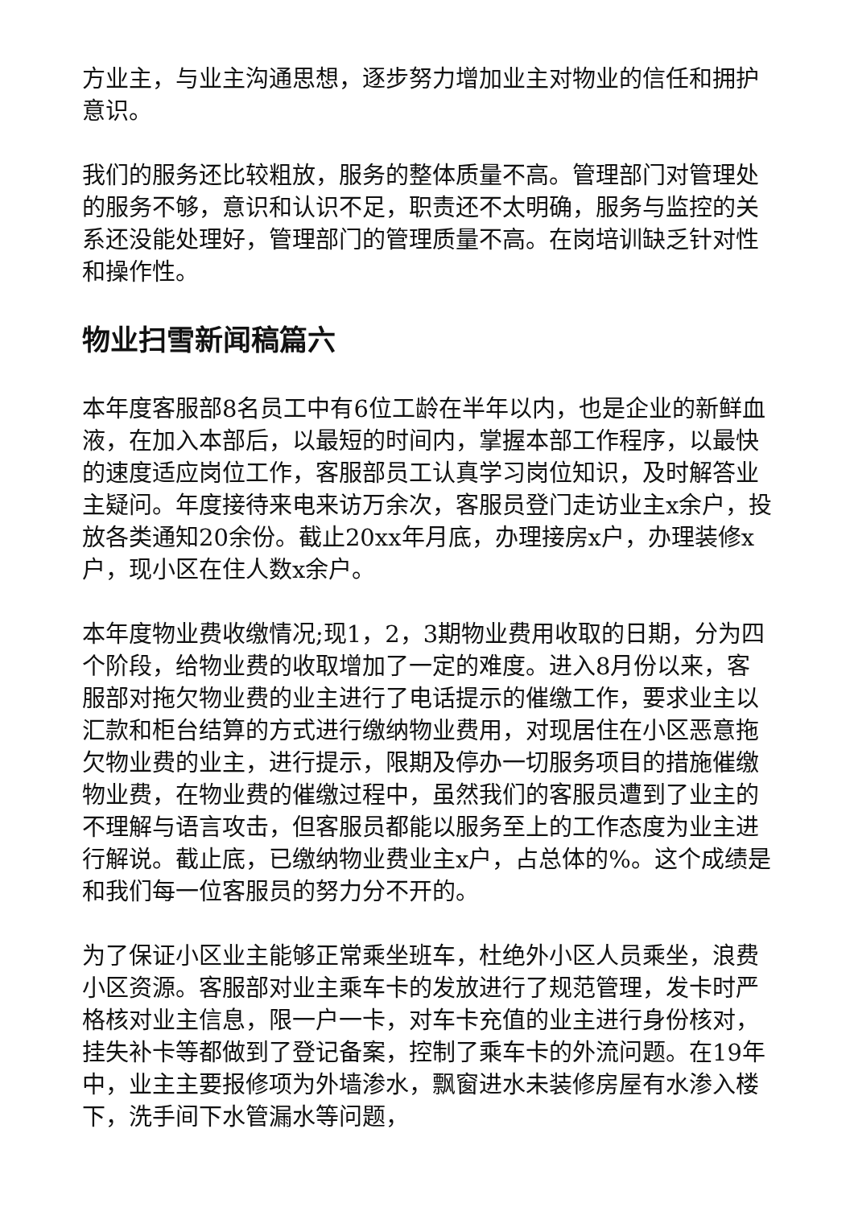方业主，与业主沟通思想，逐步努力增加业主对物业的信任和拥护意识。
我们的服务还比较粗放，服务的整体质量不高。管理部门对管理处的服务不够，意识和认识不足，职责还不太明确，服务与监控的关系还没能处理好，管理部门的管理质量不高。在岗培训缺乏针对性和操作性。
物业扫雪新闻稿篇六
本年度客服部8名员工中有6位工龄在半年以内，也是企业的新鲜血液，在加入本部后，以最短的时间内，掌握本部工作程序，以最快的速度适应岗位工作，客服部员工认真学习岗位知识，及时解答业主疑问。年度接待来电来访万余次，客服员登门走访业主x余户，投放各类通知20余份。截止20xx年月底，办理接房x户，办理装修x户，现小区在住人数x余户。
本年度物业费收缴情况;现1，2，3期物业费用收取的日期，分为四个阶段，给物业费的收取增加了一定的难度。进入8月份以来，客服部对拖欠物业费的业主进行了电话提示的催缴工作，要求业主以汇款和柜台结算的方式进行缴纳物业费用，对现居住在小区恶意拖欠物业费的业主，进行提示，限期及停办一切服务项目的措施催缴物业费，在物业费的催缴过程中，虽然我们的客服员遭到了业主的不理解与语言攻击，但客服员都能以服务至上的工作态度为业主进行解说。截止底，已缴纳物业费业主x户，占总体的%。这个成绩是和我们每一位客服员的努力分不开的。
为了保证小区业主能够正常乘坐班车，杜绝外小区人员乘坐，浪费小区资源。客服部对业主乘车卡的发放进行了规范管理，发卡时严格核对业主信息，限一户一卡，对车卡充值的业主进行身份核对，挂失补卡等都做到了登记备案，控制了乘车卡的外流问题。在19年中，业主主要报修项为外墙渗水，飘窗进水未装修房屋有水渗入楼下，洗手间下水管漏水等问题，